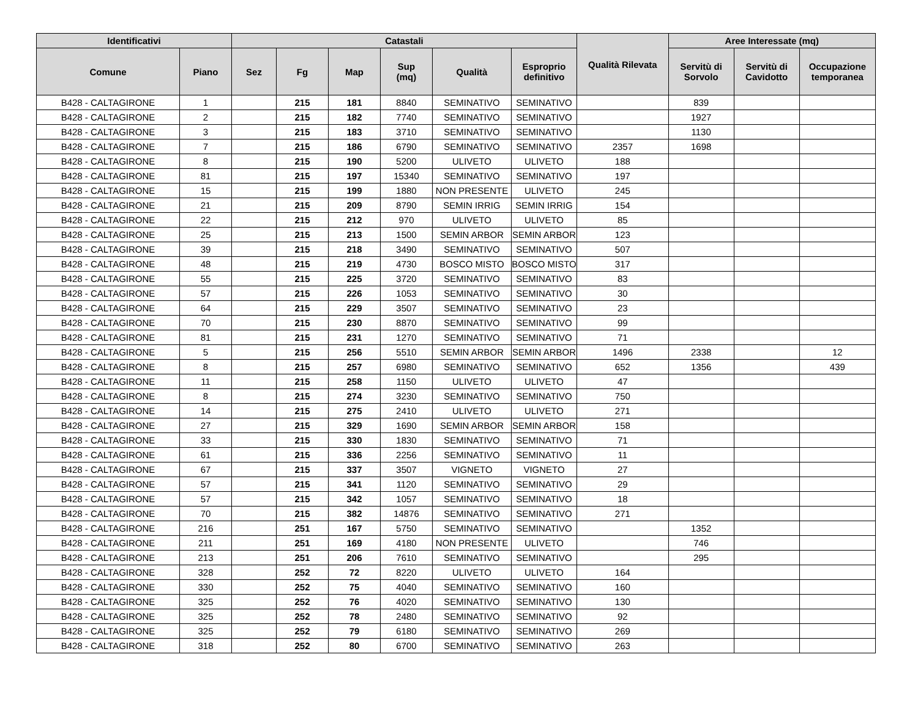| Identificativi | | Catastali | | | | | | Qualità Rilevata | Aree Interessate (mq) | | |
| --- | --- | --- | --- | --- | --- | --- | --- | --- | --- | --- | --- |
| Comune | Piano | Sez | Fg | Map | Sup (mq) | Qualità | Esproprio definitivo | | Servitù di Sorvolo | Servitù di Cavidotto | Occupazione temporanea |
| B428 - CALTAGIRONE | 1 | | 215 | 181 | 8840 | SEMINATIVO | SEMINATIVO | | 839 | | |
| B428 - CALTAGIRONE | 2 | | 215 | 182 | 7740 | SEMINATIVO | SEMINATIVO | | 1927 | | |
| B428 - CALTAGIRONE | 3 | | 215 | 183 | 3710 | SEMINATIVO | SEMINATIVO | | 1130 | | |
| B428 - CALTAGIRONE | 7 | | 215 | 186 | 6790 | SEMINATIVO | SEMINATIVO | 2357 | 1698 | | |
| B428 - CALTAGIRONE | 8 | | 215 | 190 | 5200 | ULIVETO | ULIVETO | 188 | | | |
| B428 - CALTAGIRONE | 81 | | 215 | 197 | 15340 | SEMINATIVO | SEMINATIVO | 197 | | | |
| B428 - CALTAGIRONE | 15 | | 215 | 199 | 1880 | NON PRESENTE | ULIVETO | 245 | | | |
| B428 - CALTAGIRONE | 21 | | 215 | 209 | 8790 | SEMIN IRRIG | SEMIN IRRIG | 154 | | | |
| B428 - CALTAGIRONE | 22 | | 215 | 212 | 970 | ULIVETO | ULIVETO | 85 | | | |
| B428 - CALTAGIRONE | 25 | | 215 | 213 | 1500 | SEMIN ARBOR | SEMIN ARBOR | 123 | | | |
| B428 - CALTAGIRONE | 39 | | 215 | 218 | 3490 | SEMINATIVO | SEMINATIVO | 507 | | | |
| B428 - CALTAGIRONE | 48 | | 215 | 219 | 4730 | BOSCO MISTO | BOSCO MISTO | 317 | | | |
| B428 - CALTAGIRONE | 55 | | 215 | 225 | 3720 | SEMINATIVO | SEMINATIVO | 83 | | | |
| B428 - CALTAGIRONE | 57 | | 215 | 226 | 1053 | SEMINATIVO | SEMINATIVO | 30 | | | |
| B428 - CALTAGIRONE | 64 | | 215 | 229 | 3507 | SEMINATIVO | SEMINATIVO | 23 | | | |
| B428 - CALTAGIRONE | 70 | | 215 | 230 | 8870 | SEMINATIVO | SEMINATIVO | 99 | | | |
| B428 - CALTAGIRONE | 81 | | 215 | 231 | 1270 | SEMINATIVO | SEMINATIVO | 71 | | | |
| B428 - CALTAGIRONE | 5 | | 215 | 256 | 5510 | SEMIN ARBOR | SEMIN ARBOR | 1496 | 2338 | | 12 |
| B428 - CALTAGIRONE | 8 | | 215 | 257 | 6980 | SEMINATIVO | SEMINATIVO | 652 | 1356 | | 439 |
| B428 - CALTAGIRONE | 11 | | 215 | 258 | 1150 | ULIVETO | ULIVETO | 47 | | | |
| B428 - CALTAGIRONE | 8 | | 215 | 274 | 3230 | SEMINATIVO | SEMINATIVO | 750 | | | |
| B428 - CALTAGIRONE | 14 | | 215 | 275 | 2410 | ULIVETO | ULIVETO | 271 | | | |
| B428 - CALTAGIRONE | 27 | | 215 | 329 | 1690 | SEMIN ARBOR | SEMIN ARBOR | 158 | | | |
| B428 - CALTAGIRONE | 33 | | 215 | 330 | 1830 | SEMINATIVO | SEMINATIVO | 71 | | | |
| B428 - CALTAGIRONE | 61 | | 215 | 336 | 2256 | SEMINATIVO | SEMINATIVO | 11 | | | |
| B428 - CALTAGIRONE | 67 | | 215 | 337 | 3507 | VIGNETO | VIGNETO | 27 | | | |
| B428 - CALTAGIRONE | 57 | | 215 | 341 | 1120 | SEMINATIVO | SEMINATIVO | 29 | | | |
| B428 - CALTAGIRONE | 57 | | 215 | 342 | 1057 | SEMINATIVO | SEMINATIVO | 18 | | | |
| B428 - CALTAGIRONE | 70 | | 215 | 382 | 14876 | SEMINATIVO | SEMINATIVO | 271 | | | |
| B428 - CALTAGIRONE | 216 | | 251 | 167 | 5750 | SEMINATIVO | SEMINATIVO | | 1352 | | |
| B428 - CALTAGIRONE | 211 | | 251 | 169 | 4180 | NON PRESENTE | ULIVETO | | 746 | | |
| B428 - CALTAGIRONE | 213 | | 251 | 206 | 7610 | SEMINATIVO | SEMINATIVO | | 295 | | |
| B428 - CALTAGIRONE | 328 | | 252 | 72 | 8220 | ULIVETO | ULIVETO | 164 | | | |
| B428 - CALTAGIRONE | 330 | | 252 | 75 | 4040 | SEMINATIVO | SEMINATIVO | 160 | | | |
| B428 - CALTAGIRONE | 325 | | 252 | 76 | 4020 | SEMINATIVO | SEMINATIVO | 130 | | | |
| B428 - CALTAGIRONE | 325 | | 252 | 78 | 2480 | SEMINATIVO | SEMINATIVO | 92 | | | |
| B428 - CALTAGIRONE | 325 | | 252 | 79 | 6180 | SEMINATIVO | SEMINATIVO | 269 | | | |
| B428 - CALTAGIRONE | 318 | | 252 | 80 | 6700 | SEMINATIVO | SEMINATIVO | 263 | | | |